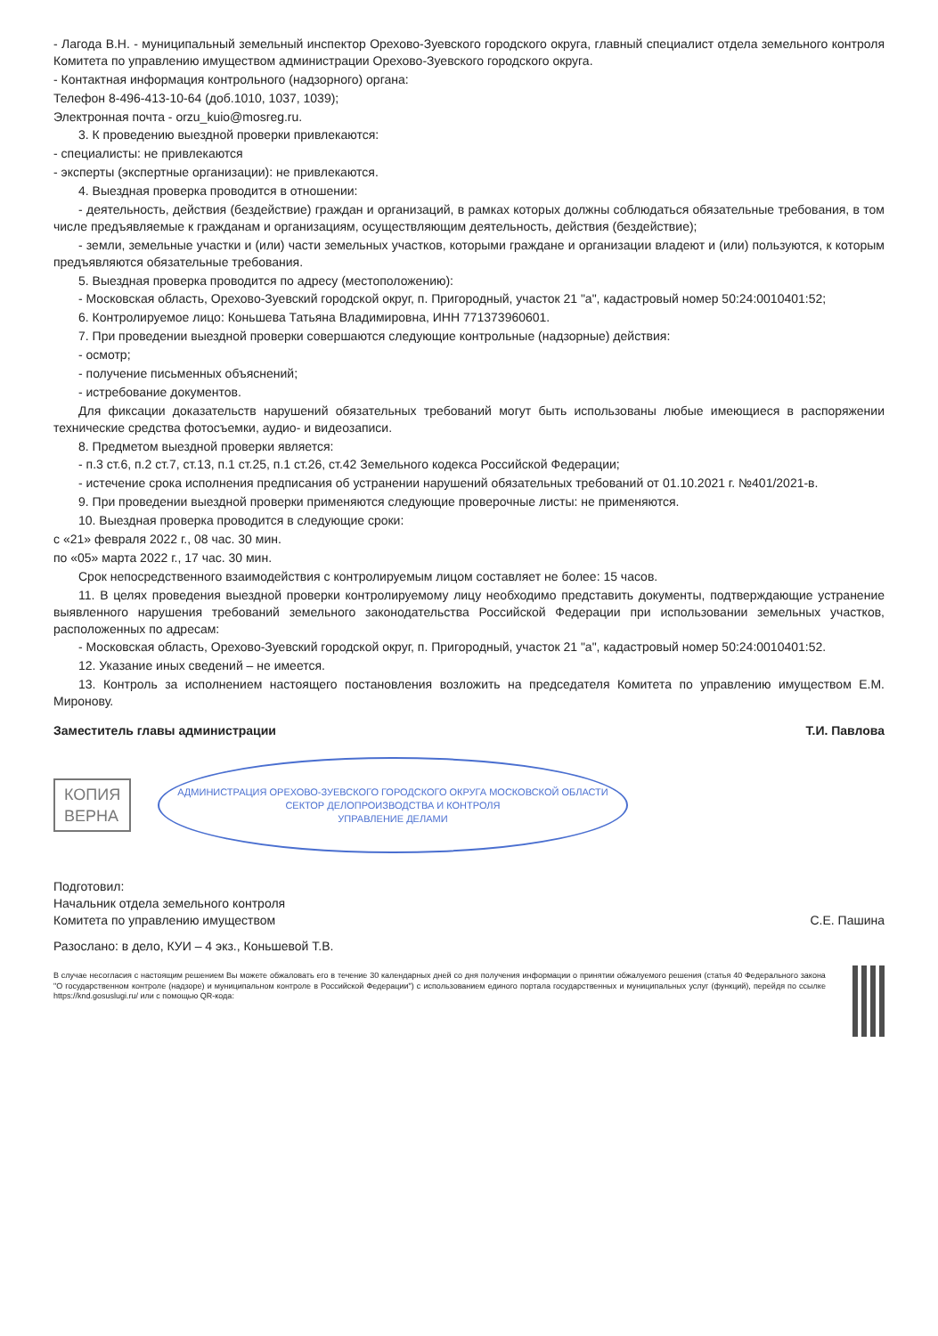- Лагода В.Н. - муниципальный земельный инспектор Орехово-Зуевского городского округа, главный специалист отдела земельного контроля Комитета по управлению имуществом администрации Орехово-Зуевского городского округа.
- Контактная информация контрольного (надзорного) органа:
Телефон 8-496-413-10-64 (доб.1010, 1037, 1039);
Электронная почта - orzu_kuio@mosreg.ru.
3. К проведению выездной проверки привлекаются:
- специалисты: не привлекаются
- эксперты (экспертные организации): не привлекаются.
4. Выездная проверка проводится в отношении:
- деятельность, действия (бездействие) граждан и организаций, в рамках которых должны соблюдаться обязательные требования, в том числе предъявляемые к гражданам и организациям, осуществляющим деятельность, действия (бездействие);
- земли, земельные участки и (или) части земельных участков, которыми граждане и организации владеют и (или) пользуются, к которым предъявляются обязательные требования.
5. Выездная проверка проводится по адресу (местоположению):
- Московская область, Орехово-Зуевский городской округ, п. Пригородный, участок 21 "а", кадастровый номер 50:24:0010401:52;
6. Контролируемое лицо: Коньшева Татьяна Владимировна, ИНН 771373960601.
7. При проведении выездной проверки совершаются следующие контрольные (надзорные) действия:
- осмотр;
- получение письменных объяснений;
- истребование документов.
Для фиксации доказательств нарушений обязательных требований могут быть использованы любые имеющиеся в распоряжении технические средства фотосъемки, аудио- и видеозаписи.
8. Предметом выездной проверки является:
- п.3 ст.6, п.2 ст.7, ст.13, п.1 ст.25, п.1 ст.26, ст.42 Земельного кодекса Российской Федерации;
- истечение срока исполнения предписания об устранении нарушений обязательных требований от 01.10.2021 г. №401/2021-в.
9. При проведении выездной проверки применяются следующие проверочные листы: не применяются.
10. Выездная проверка проводится в следующие сроки:
с «21» февраля 2022 г., 08 час. 30 мин.
по «05» марта 2022 г., 17 час. 30 мин.
Срок непосредственного взаимодействия с контролируемым лицом составляет не более: 15 часов.
11. В целях проведения выездной проверки контролируемому лицу необходимо представить документы, подтверждающие устранение выявленного нарушения требований земельного законодательства Российской Федерации при использовании земельных участков, расположенных по адресам:
- Московская область, Орехово-Зуевский городской округ, п. Пригородный, участок 21 "а", кадастровый номер 50:24:0010401:52.
12. Указание иных сведений – не имеется.
13. Контроль за исполнением настоящего постановления возложить на председателя Комитета по управлению имуществом Е.М. Миронову.
Заместитель главы администрации Т.И. Павлова
КОПИЯ
ВЕРНА
АДМИНИСТРАЦИЯ ОРЕХОВО-ЗУЕВСКОГО ГОРОДСКОГО ОКРУГА МОСКОВСКОЙ ОБЛАСТИ
СЕКТОР ДЕЛОПРОИЗВОДСТВА И КОНТРОЛЯ
УПРАВЛЕНИЕ ДЕЛАМИ
Подготовил:
Начальник отдела земельного контроля
Комитета по управлению имуществом
С.Е. Пашина
Разослано: в дело, КУИ – 4 экз., Коньшевой Т.В.
В случае несогласия с настоящим решением Вы можете обжаловать его в течение 30 календарных дней со дня получения информации о принятии обжалуемого решения (статья 40 Федерального закона "О государственном контроле (надзоре) и муниципальном контроле в Российской Федерации") с использованием единого портала государственных и муниципальных услуг (функций), перейдя по ссылке https://knd.gosuslugi.ru/ или с помощью QR-кода: